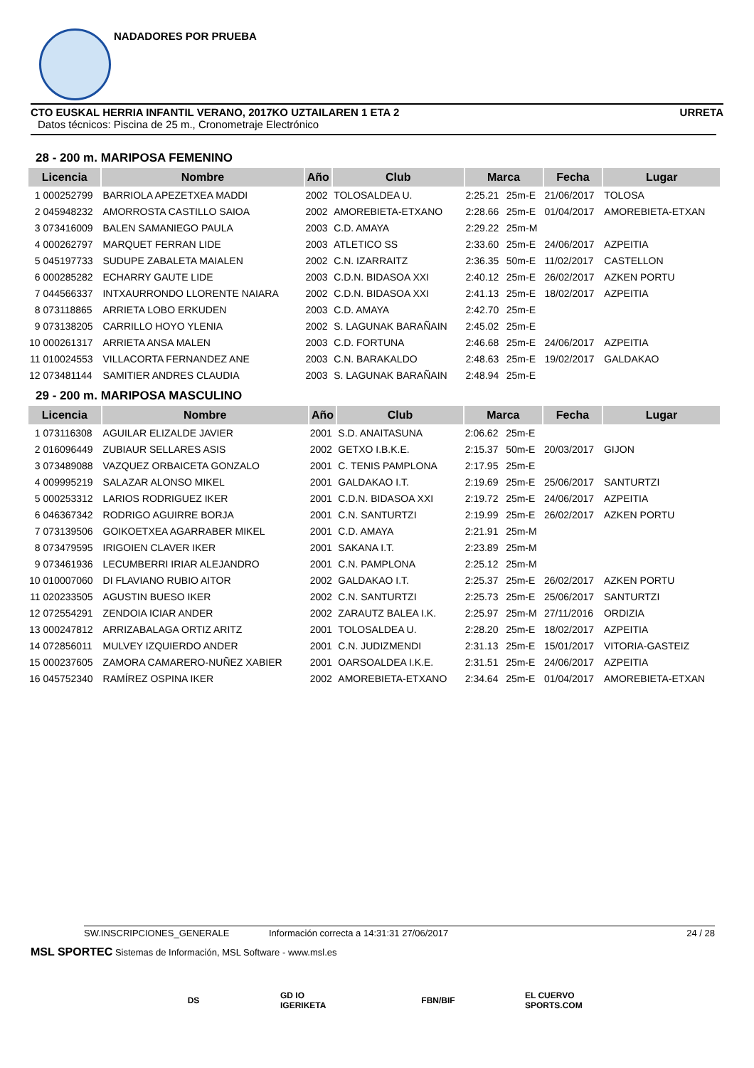NADADORES POR PRUEBA
CTO EUSKAL HERRIA INFANTIL VERANO, 2017KO UZTAILAREN 1 ETA 2 URRETA
Datos técnicos: Piscina de 25 m., Cronometraje Electrónico
28 - 200 m. MARIPOSA FEMENINO
| Licencia | | Nombre | Año | Club | Marca | | Fecha | Lugar |
| --- | --- | --- | --- | --- | --- | --- | --- | --- |
| 1 | 000252799 | BARRIOLA APEZETXEA MADDI | 2002 | TOLOSALDEA U. | 2:25.21 | 25m-E | 21/06/2017 | TOLOSA |
| 2 | 045948232 | AMORROSTA CASTILLO SAIOA | 2002 | AMOREBIETA-ETXANO | 2:28.66 | 25m-E | 01/04/2017 | AMOREBIETA-ETXAN |
| 3 | 073416009 | BALEN SAMANIEGO PAULA | 2003 | C.D. AMAYA | 2:29.22 | 25m-M | | |
| 4 | 000262797 | MARQUET FERRAN LIDE | 2003 | ATLETICO SS | 2:33.60 | 25m-E | 24/06/2017 | AZPEITIA |
| 5 | 045197733 | SUDUPE ZABALETA MAIALEN | 2002 | C.N. IZARRAITZ | 2:36.35 | 50m-E | 11/02/2017 | CASTELLON |
| 6 | 000285282 | ECHARRY GAUTE LIDE | 2003 | C.D.N. BIDASOA XXI | 2:40.12 | 25m-E | 26/02/2017 | AZKEN PORTU |
| 7 | 044566337 | INTXAURRONDO LLORENTE NAIARA | 2002 | C.D.N. BIDASOA XXI | 2:41.13 | 25m-E | 18/02/2017 | AZPEITIA |
| 8 | 073118865 | ARRIETA LOBO ERKUDEN | 2003 | C.D. AMAYA | 2:42.70 | 25m-E | | |
| 9 | 073138205 | CARRILLO HOYO YLENIA | 2002 | S. LAGUNAK BARAÑAIN | 2:45.02 | 25m-E | | |
| 10 | 000261317 | ARRIETA ANSA MALEN | 2003 | C.D. FORTUNA | 2:46.68 | 25m-E | 24/06/2017 | AZPEITIA |
| 11 | 010024553 | VILLACORTA FERNANDEZ ANE | 2003 | C.N. BARAKALDO | 2:48.63 | 25m-E | 19/02/2017 | GALDAKAO |
| 12 | 073481144 | SAMITIER ANDRES CLAUDIA | 2003 | S. LAGUNAK BARAÑAIN | 2:48.94 | 25m-E | | |
29 - 200 m. MARIPOSA MASCULINO
| Licencia | | Nombre | Año | Club | Marca | | Fecha | Lugar |
| --- | --- | --- | --- | --- | --- | --- | --- | --- |
| 1 | 073116308 | AGUILAR ELIZALDE JAVIER | 2001 | S.D. ANAITASUNA | 2:06.62 | 25m-E | | |
| 2 | 016096449 | ZUBIAUR SELLARES ASIS | 2002 | GETXO I.B.K.E. | 2:15.37 | 50m-E | 20/03/2017 | GIJON |
| 3 | 073489088 | VAZQUEZ ORBAICETA GONZALO | 2001 | C. TENIS PAMPLONA | 2:17.95 | 25m-E | | |
| 4 | 009995219 | SALAZAR ALONSO MIKEL | 2001 | GALDAKAO I.T. | 2:19.69 | 25m-E | 25/06/2017 | SANTURTZI |
| 5 | 000253312 | LARIOS RODRIGUEZ IKER | 2001 | C.D.N. BIDASOA XXI | 2:19.72 | 25m-E | 24/06/2017 | AZPEITIA |
| 6 | 046367342 | RODRIGO AGUIRRE BORJA | 2001 | C.N. SANTURTZI | 2:19.99 | 25m-E | 26/02/2017 | AZKEN PORTU |
| 7 | 073139506 | GOIKOETXEA AGARRABER MIKEL | 2001 | C.D. AMAYA | 2:21.91 | 25m-M | | |
| 8 | 073479595 | IRIGOIEN CLAVER IKER | 2001 | SAKANA I.T. | 2:23.89 | 25m-M | | |
| 9 | 073461936 | LECUMBERRI IRIAR ALEJANDRO | 2001 | C.N. PAMPLONA | 2:25.12 | 25m-M | | |
| 10 | 010007060 | DI FLAVIANO RUBIO AITOR | 2002 | GALDAKAO I.T. | 2:25.37 | 25m-E | 26/02/2017 | AZKEN PORTU |
| 11 | 020233505 | AGUSTIN BUESO IKER | 2002 | C.N. SANTURTZI | 2:25.73 | 25m-E | 25/06/2017 | SANTURTZI |
| 12 | 072554291 | ZENDOIA ICIAR ANDER | 2002 | ZARAUTZ BALEA I.K. | 2:25.97 | 25m-M | 27/11/2016 | ORDIZIA |
| 13 | 000247812 | ARRIZABALAGA ORTIZ ARITZ | 2001 | TOLOSALDEA U. | 2:28.20 | 25m-E | 18/02/2017 | AZPEITIA |
| 14 | 072856011 | MULVEY IZQUIERDO ANDER | 2001 | C.N. JUDIZMENDI | 2:31.13 | 25m-E | 15/01/2017 | VITORIA-GASTEIZ |
| 15 | 000237605 | ZAMORA CAMARERO-NUÑEZ XABIER | 2001 | OARSOALDEA I.K.E. | 2:31.51 | 25m-E | 24/06/2017 | AZPEITIA |
| 16 | 045752340 | RAMÍREZ OSPINA IKER | 2002 | AMOREBIETA-ETXANO | 2:34.64 | 25m-E | 01/04/2017 | AMOREBIETA-ETXAN |
SW.INSCRIPCIONES_GENERALE Información correcta a 14:31:31 27/06/2017 24 / 28
MSL SPORTEC Sistemas de Información, MSL Software - www.msl.es
DS
GD IO IGERIKETA
FBN/BIF
EL CUERVO SPORTS.COM